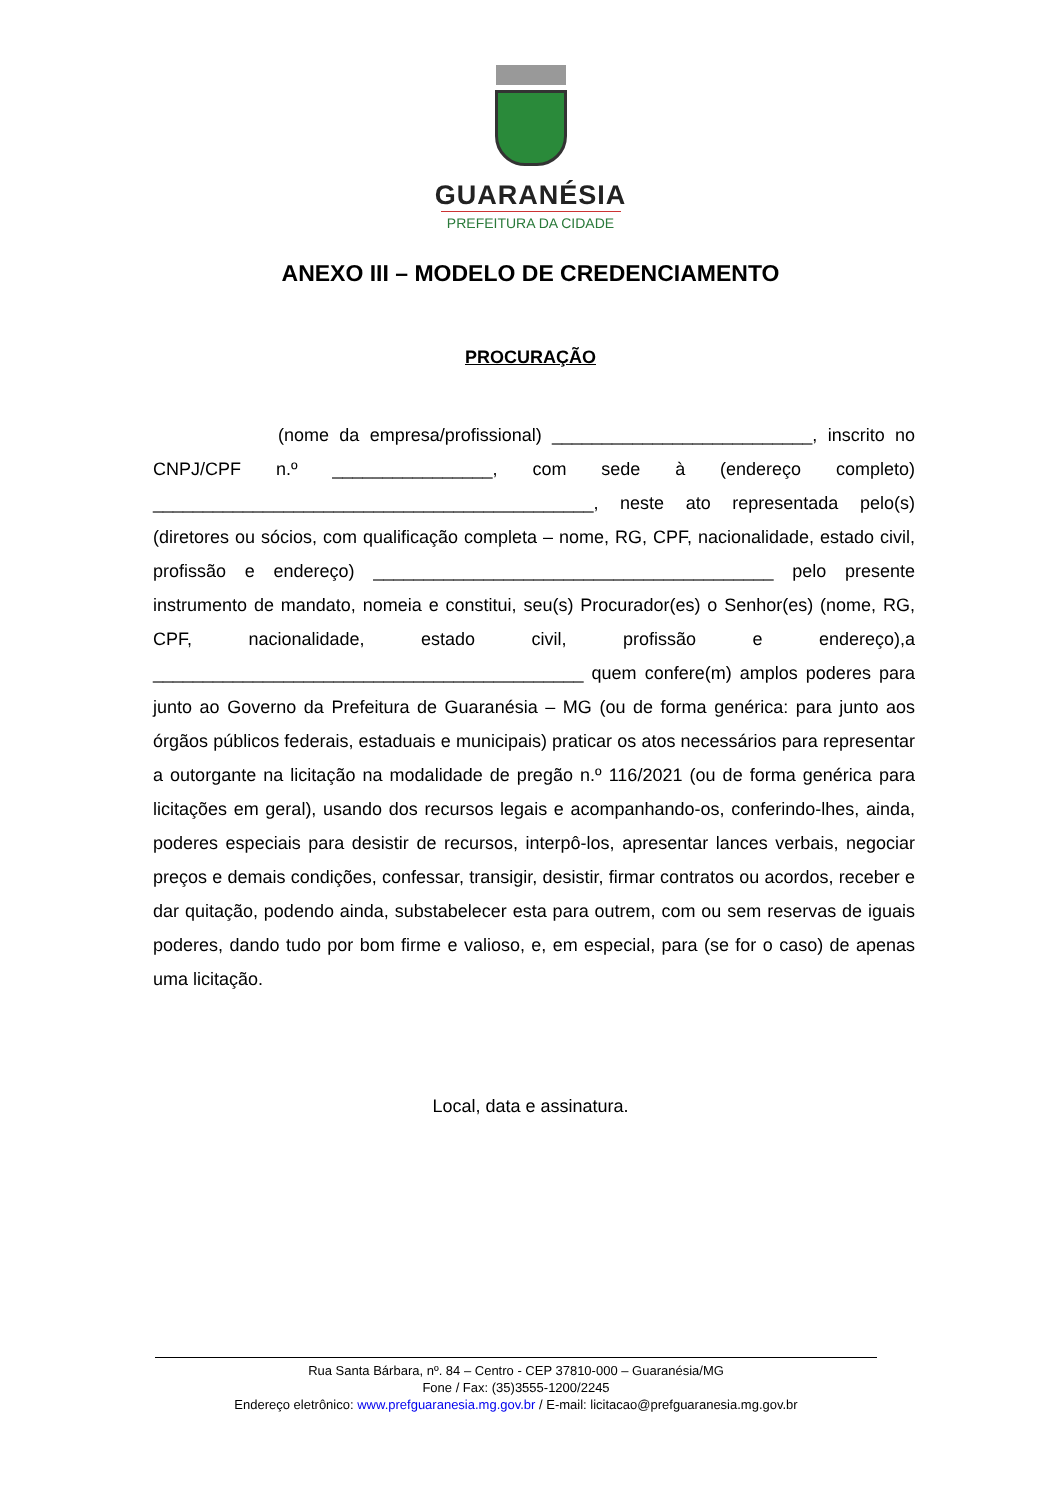GUARANÉSIA
PREFEITURA DA CIDADE
ANEXO III – MODELO DE CREDENCIAMENTO
PROCURAÇÃO
(nome da empresa/profissional) __________________________, inscrito no CNPJ/CPF n.º ________________, com sede à (endereço completo) ____________________________________________, neste ato representada pelo(s) (diretores ou sócios, com qualificação completa – nome, RG, CPF, nacionalidade, estado civil, profissão e endereço) ________________________________________ pelo presente instrumento de mandato, nomeia e constitui, seu(s) Procurador(es) o Senhor(es) (nome, RG, CPF, nacionalidade, estado civil, profissão e endereço),a ___________________________________________ quem confere(m) amplos poderes para junto ao Governo da Prefeitura de Guaranésia – MG (ou de forma genérica: para junto aos órgãos públicos federais, estaduais e municipais) praticar os atos necessários para representar a outorgante na licitação na modalidade de pregão n.º 116/2021 (ou de forma genérica para licitações em geral), usando dos recursos legais e acompanhando-os, conferindo-lhes, ainda, poderes especiais para desistir de recursos, interpô-los, apresentar lances verbais, negociar preços e demais condições, confessar, transigir, desistir, firmar contratos ou acordos, receber e dar quitação, podendo ainda, substabelecer esta para outrem, com ou sem reservas de iguais poderes, dando tudo por bom firme e valioso, e, em especial, para (se for o caso) de apenas uma licitação.
Local, data e assinatura.
Rua Santa Bárbara, nº. 84 – Centro - CEP 37810-000 – Guaranésia/MG
Fone / Fax: (35)3555-1200/2245
Endereço eletrônico: www.prefguaranesia.mg.gov.br / E-mail: licitacao@prefguaranesia.mg.gov.br